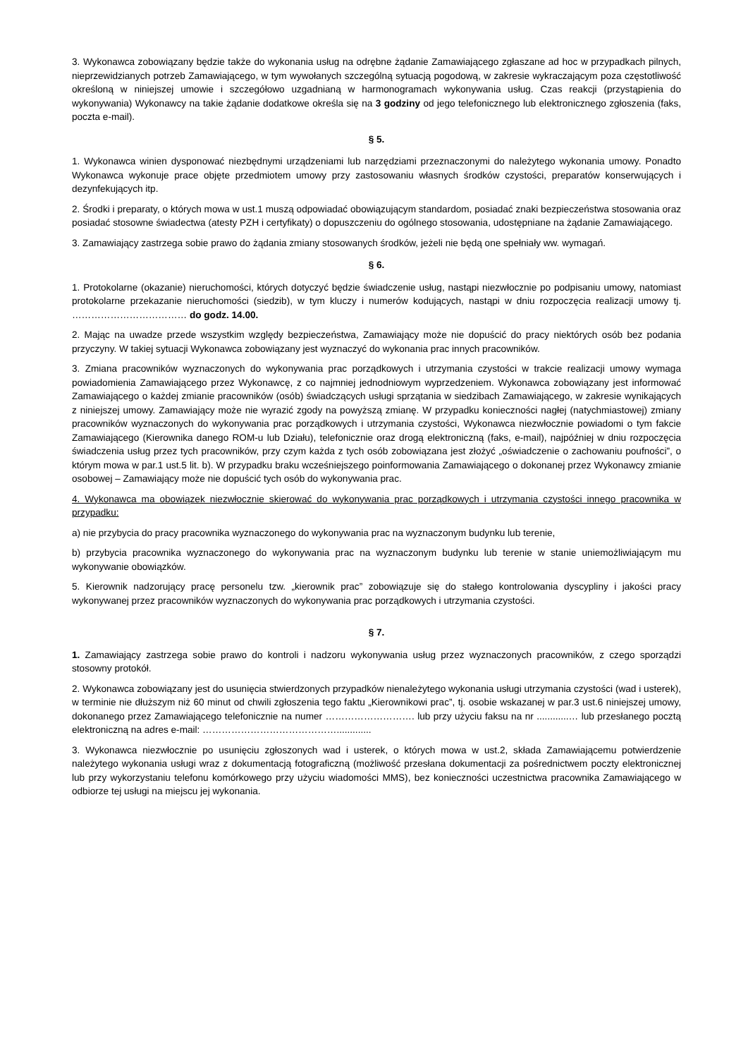3. Wykonawca zobowiązany będzie także do wykonania usług na odrębne żądanie Zamawiającego zgłaszane ad hoc w przypadkach pilnych, nieprzewidzianych potrzeb Zamawiającego, w tym wywołanych szczególną sytuacją pogodową, w zakresie wykraczającym poza częstotliwość określoną w niniejszej umowie i szczegółowo uzgadnianą w harmonogramach wykonywania usług. Czas reakcji (przystąpienia do wykonywania) Wykonawcy na takie żądanie dodatkowe określa się na 3 godziny od jego telefonicznego lub elektronicznego zgłoszenia (faks, poczta e-mail).
§ 5.
1. Wykonawca winien dysponować niezbędnymi urządzeniami lub narzędziami przeznaczonymi do należytego wykonania umowy. Ponadto Wykonawca wykonuje prace objęte przedmiotem umowy przy zastosowaniu własnych środków czystości, preparatów konserwujących i dezynfekujących itp.
2. Środki i preparaty, o których mowa w ust.1 muszą odpowiadać obowiązującym standardom, posiadać znaki bezpieczeństwa stosowania oraz posiadać stosowne świadectwa (atesty PZH i certyfikaty) o dopuszczeniu do ogólnego stosowania, udostępniane na żądanie Zamawiającego.
3. Zamawiający zastrzega sobie prawo do żądania zmiany stosowanych środków, jeżeli nie będą one spełniały ww. wymagań.
§ 6.
1. Protokolarne (okazanie) nieruchomości, których dotyczyć będzie świadczenie usług, nastąpi niezwłocznie po podpisaniu umowy, natomiast protokolarne przekazanie nieruchomości (siedzib), w tym kluczy i numerów kodujących, nastąpi w dniu rozpoczęcia realizacji umowy tj. ……………………………… do godz. 14.00.
2. Mając na uwadze przede wszystkim względy bezpieczeństwa, Zamawiający może nie dopuścić do pracy niektórych osób bez podania przyczyny. W takiej sytuacji Wykonawca zobowiązany jest wyznaczyć do wykonania prac innych pracowników.
3. Zmiana pracowników wyznaczonych do wykonywania prac porządkowych i utrzymania czystości w trakcie realizacji umowy wymaga powiadomienia Zamawiającego przez Wykonawcę, z co najmniej jednodniowym wyprzedzeniem. Wykonawca zobowiązany jest informować Zamawiającego o każdej zmianie pracowników (osób) świadczących usługi sprzątania w siedzibach Zamawiającego, w zakresie wynikających z niniejszej umowy. Zamawiający może nie wyrazić zgody na powyższą zmianę. W przypadku konieczności nagłej (natychmiastowej) zmiany pracowników wyznaczonych do wykonywania prac porządkowych i utrzymania czystości, Wykonawca niezwłocznie powiadomi o tym fakcie Zamawiającego (Kierownika danego ROM-u lub Działu), telefonicznie oraz drogą elektroniczną (faks, e-mail), najpóźniej w dniu rozpoczęcia świadczenia usług przez tych pracowników, przy czym każda z tych osób zobowiązana jest złożyć „oświadczenie o zachowaniu poufności”, o którym mowa w par.1 ust.5 lit. b). W przypadku braku wcześniejszego poinformowania Zamawiającego o dokonanej przez Wykonawcy zmianie osobowej – Zamawiający może nie dopuścić tych osób do wykonywania prac.
4. Wykonawca ma obowiązek niezwłocznie skierować do wykonywania prac porządkowych i utrzymania czystości innego pracownika w przypadku:
a) nie przybycia do pracy pracownika wyznaczonego do wykonywania prac na wyznaczonym budynku lub terenie,
b) przybycia pracownika wyznaczonego do wykonywania prac na wyznaczonym budynku lub terenie w stanie uniemożliwiającym mu wykonywanie obowiązków.
5. Kierownik nadzorujący pracę personelu tzw. „kierownik prac” zobowiązuje się do stałego kontrolowania dyscypliny i jakości pracy wykonywanej przez pracowników wyznaczonych do wykonywania prac porządkowych i utrzymania czystości.
§ 7.
1. Zamawiający zastrzega sobie prawo do kontroli i nadzoru wykonywania usług przez wyznaczonych pracowników, z czego sporządzi stosowny protokół.
2. Wykonawca zobowiązany jest do usunięcia stwierdzonych przypadków nienależytego wykonania usługi utrzymania czystości (wad i usterek), w terminie nie dłuższym niż 60 minut od chwili zgłoszenia tego faktu „Kierownikowi prac”, tj. osobie wskazanej w par.3 ust.6 niniejszej umowy, dokonanego przez Zamawiającego telefonicznie na numer ………………………. lub przy użyciu faksu na nr ............… lub przesłanego pocztą elektroniczną na adres e-mail: …………………………………….............
3. Wykonawca niezwłocznie po usunięciu zgłoszonych wad i usterek, o których mowa w ust.2, składa Zamawiającemu potwierdzenie należytego wykonania usługi wraz z dokumentacją fotograficzną (możliwość przesłana dokumentacji za pośrednictwem poczty elektronicznej lub przy wykorzystaniu telefonu komórkowego przy użyciu wiadomości MMS), bez konieczności uczestnictwa pracownika Zamawiającego w odbiorze tej usługi na miejscu jej wykonania.